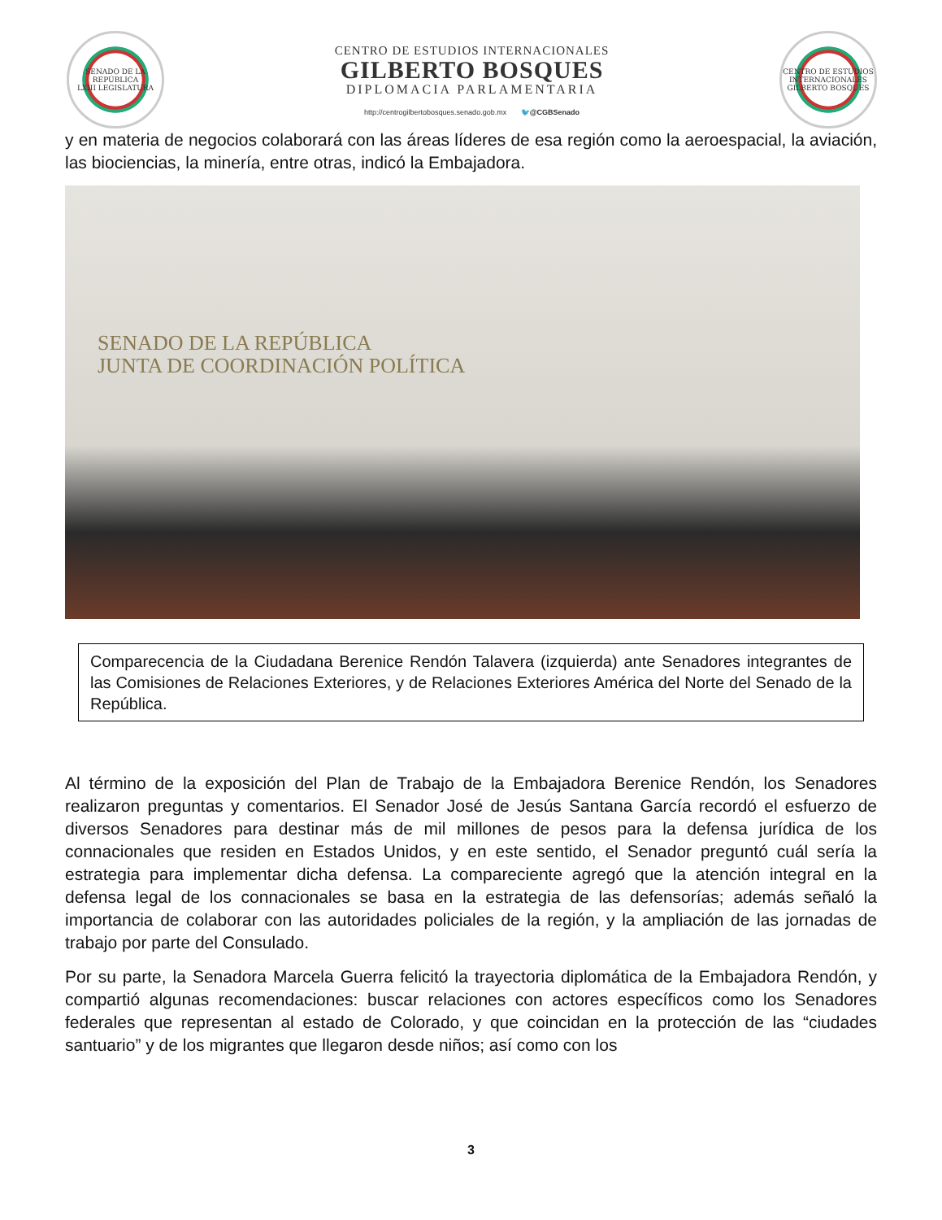SENADO DE LA REPÚBLICA
LXIII LEGISLATURA
CENTRO DE ESTUDIOS INTERNACIONALES
GILBERTO BOSQUES
DIPLOMACIA PARLAMENTARIA
http://centrogilbertobosques.senado.gob.mx 🐦@CGBSenado
CENTRO DE ESTUDIOS INTERNACIONALES
GILBERTO BOSQUES
y en materia de negocios colaborará con las áreas líderes de esa región como la aeroespacial, la aviación, las biociencias, la minería, entre otras, indicó la Embajadora.
SENADO DE LA REPÚBLICA
JUNTA DE COORDINACIÓN POLÍTICA
Comparecencia de la Ciudadana Berenice Rendón Talavera (izquierda) ante Senadores integrantes de las Comisiones de Relaciones Exteriores, y de Relaciones Exteriores América del Norte del Senado de la República.
Al término de la exposición del Plan de Trabajo de la Embajadora Berenice Rendón, los Senadores realizaron preguntas y comentarios. El Senador José de Jesús Santana García recordó el esfuerzo de diversos Senadores para destinar más de mil millones de pesos para la defensa jurídica de los connacionales que residen en Estados Unidos, y en este sentido, el Senador preguntó cuál sería la estrategia para implementar dicha defensa. La compareciente agregó que la atención integral en la defensa legal de los connacionales se basa en la estrategia de las defensorías; además señaló la importancia de colaborar con las autoridades policiales de la región, y la ampliación de las jornadas de trabajo por parte del Consulado.
Por su parte, la Senadora Marcela Guerra felicitó la trayectoria diplomática de la Embajadora Rendón, y compartió algunas recomendaciones: buscar relaciones con actores específicos como los Senadores federales que representan al estado de Colorado, y que coincidan en la protección de las “ciudades santuario” y de los migrantes que llegaron desde niños; así como con los
3